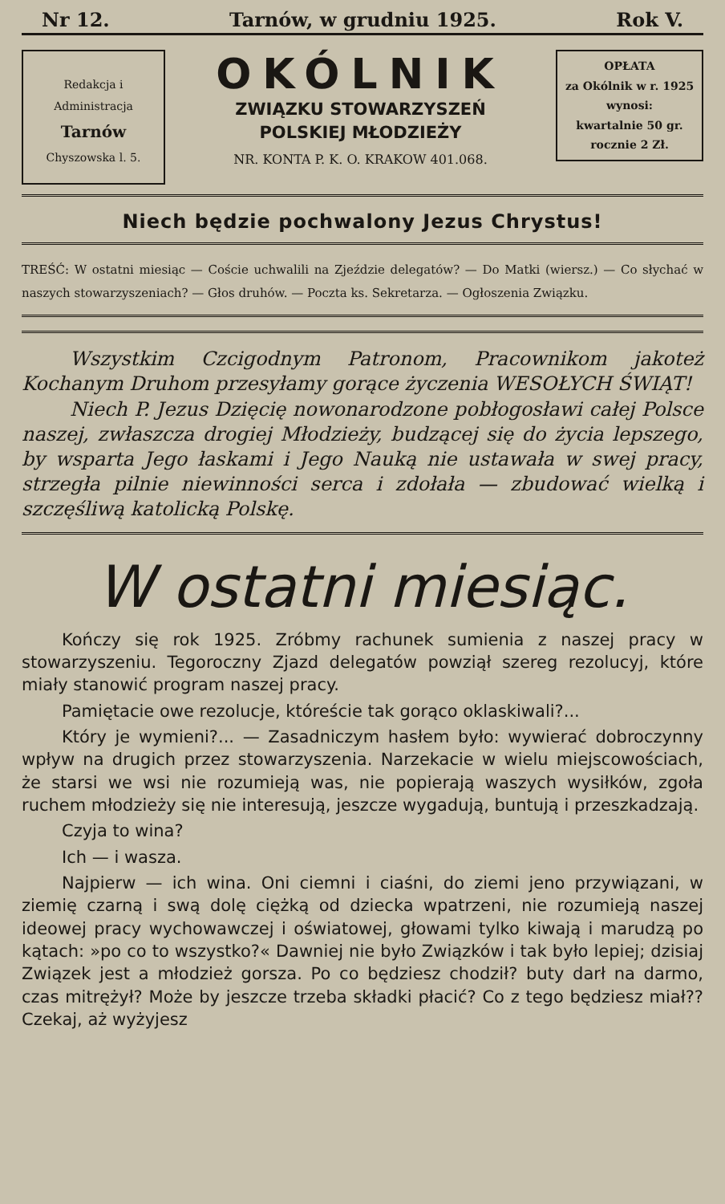Nr 12. Tarnów, w grudniu 1925. Rok V.
Redakcja i Administracja
Tarnów
Chyszowska l. 5.
OKÓLNIK
ZWIĄZKU STOWARZYSZEŃ
POLSKIEJ MŁODZIEŻY
NR. KONTA P. K. O. KRAKOW 401.068.
OPŁATA
za Okólnik w r. 1925
wynosi:
kwartalnie 50 gr.
rocznie 2 Zł.
Niech będzie pochwalony Jezus Chrystus!
TREŚĆ: W ostatni miesiąc — Coście uchwalili na Zjeździe delegatów? — Do Matki (wiersz.) — Co słychać w naszych stowarzyszeniach? — Głos druhów. — Poczta ks. Sekretarza. — Ogłoszenia Związku.
Wszystkim Czcigodnym Patronom, Pracownikom jakoteż Kochanym Druhom przesyłamy gorące życzenia WESOŁYCH ŚWIĄT!
Niech P. Jezus Dzięcię nowonarodzone pobłogosławi całej Polsce naszej, zwłaszcza drogiej Młodzieży, budzącej się do życia lepszego, by wsparta Jego łaskami i Jego Nauką nie ustawała w swej pracy, strzegła pilnie niewinności serca i zdołała — zbudować wielką i szczęśliwą katolicką Polskę.
W ostatni miesiąc.
Kończy się rok 1925. Zróbmy rachunek sumienia z naszej pracy w stowarzyszeniu. Tegoroczny Zjazd delegatów powziął szereg rezolucyj, które miały stanowić program naszej pracy.
Pamiętacie owe rezolucje, któreście tak gorąco oklaskiwali?...
Który je wymieni?... — Zasadniczym hasłem było: wywierać dobroczynny wpływ na drugich przez stowarzyszenia. Narzekacie w wielu miejscowościach, że starsi we wsi nie rozumieją was, nie popierają waszych wysiłków, zgoła ruchem młodzieży się nie interesują, jeszcze wygadują, buntują i przeszkadzają.
Czyja to wina?
Ich — i wasza.
Najpierw — ich wina. Oni ciemni i ciaśni, do ziemi jeno przywiązani, w ziemię czarną i swą dolę ciężką od dziecka wpatrzeni, nie rozumieją naszej ideowej pracy wychowawczej i oświatowej, głowami tylko kiwają i marudzą po kątach: »po co to wszystko?« Dawniej nie było Związków i tak było lepiej; dzisiaj Związek jest a młodzież gorsza. Po co będziesz chodził? buty darł na darmo, czas mitrężył? Może by jeszcze trzeba składki płacić? Co z tego będziesz miał?? Czekaj, aż wyżyjesz